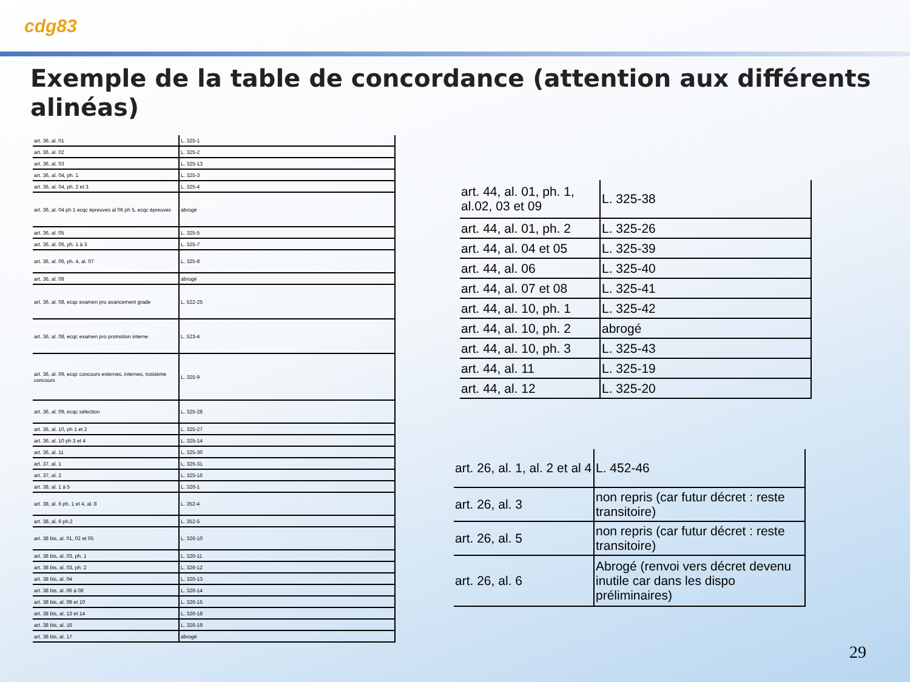cdg83
Exemple de la table de concordance (attention aux différents alinéas)
| art. 36, al. 01 | L. 325-1 |
| art. 36, al. 02 | L. 325-2 |
| art. 36, al. 03 | L. 325-13 |
| art. 36, al. 04, ph. 1 | L. 325-3 |
| art. 36, al. 04, ph. 2 et 3 | L. 325-4 |
| art. 36, al. 04 ph 1 ecqc épreuves al 06 ph 5, ecqc épreuves | abrogé |
| art. 36, al. 05 | L. 325-5 |
| art. 36, al. 06, ph. 1 à 3 | L. 325-7 |
| art. 36, al. 06, ph. 4, al. 07 | L. 325-8 |
| art. 36, al. 08 | abrogé |
| art. 36, al. 08, ecqc examen pro avancement grade | L. 522-25 |
| art. 36, al. 08, ecqc examen pro promotion interne | L. 523-4 |
| art. 36, al. 09, ecqc concours externes, internes, troisième concours | L. 325-9 |
| art. 36, al. 09, ecqc sélection | L. 325-28 |
| art. 36, al. 10, ph 1 et 2 | L. 325-27 |
| art. 36, al. 10 ph 3 et 4 | L. 325-14 |
| art. 36, al. 11 | L. 325-30 |
| art. 37, al. 1 | L. 325-31 |
| art. 37, al. 2 | L. 325-16 |
| art. 38, al. 1 à 5 | L. 326-1 |
| art. 38, al. 6 ph. 1 et 4, al. 8 | L. 352-4 |
| art. 38, al. 6 ph.2 | L. 352-5 |
| art. 38 bis, al. 01, 02 et 05 | L. 326-10 |
| art. 38 bis, al. 03, ph. 1 | L. 326-11 |
| art. 38 bis, al. 03, ph. 2 | L. 326-12 |
| art. 38 bis, al. 04 | L. 326-13 |
| art. 38 bis, al. 06 à 08 | L. 326-14 |
| art. 38 bis, al. 09 et 10 | L. 326-15 |
| art. 38 bis, al. 13 et 14 | L. 326-18 |
| art. 38 bis, al. 16 | L. 326-19 |
| art. 38 bis, al. 17 | abrogé |
| art. 44, al. 01, ph. 1, al.02, 03 et 09 | L. 325-38 |
| art. 44, al. 01, ph. 2 | L. 325-26 |
| art. 44, al. 04 et 05 | L. 325-39 |
| art. 44, al. 06 | L. 325-40 |
| art. 44, al. 07 et 08 | L. 325-41 |
| art. 44, al. 10, ph. 1 | L. 325-42 |
| art. 44, al. 10, ph. 2 | abrogé |
| art. 44, al. 10, ph. 3 | L. 325-43 |
| art. 44, al. 11 | L. 325-19 |
| art. 44, al. 12 | L. 325-20 |
| art. 26, al. 1, al. 2 et al 4 | L. 452-46 |
| art. 26, al. 3 | non repris (car futur décret : reste transitoire) |
| art. 26, al. 5 | non repris (car futur décret : reste transitoire) |
| art. 26, al. 6 | Abrogé (renvoi vers décret devenu inutile car dans les dispo préliminaires) |
29